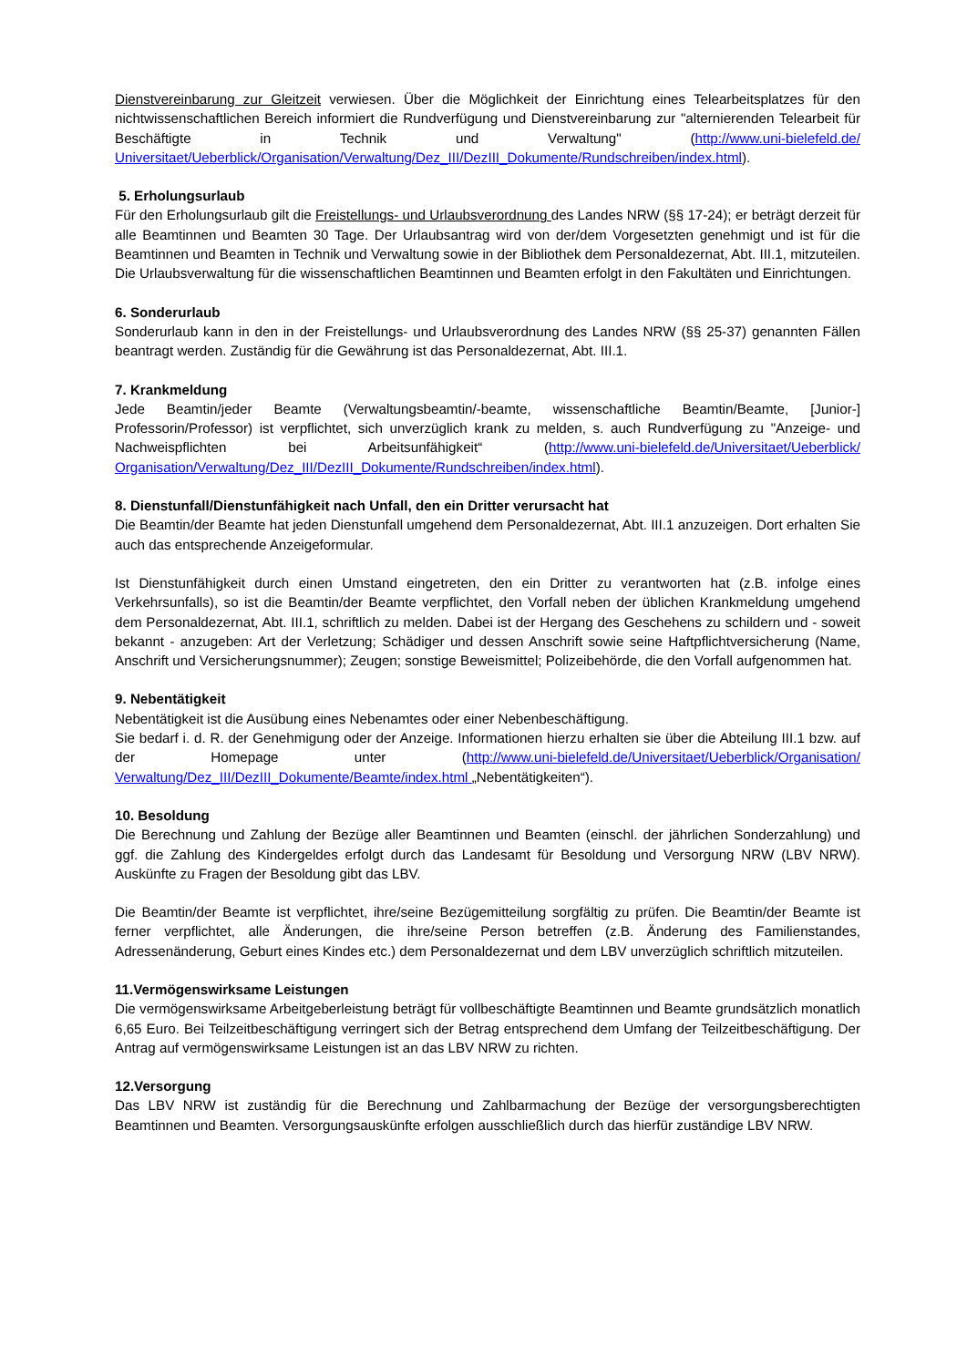Dienstvereinbarung zur Gleitzeit verwiesen. Über die Möglichkeit der Einrichtung eines Telearbeitsplatzes für den nichtwissenschaftlichen Bereich informiert die Rundverfügung und Dienstvereinbarung zur "alternierenden Telearbeit für Beschäftigte in Technik und Verwaltung" (http://www.uni-bielefeld.de/ Universitaet/Ueberblick/Organisation/Verwaltung/Dez_III/DezIII_Dokumente/Rundschreiben/index.html).
5. Erholungsurlaub
Für den Erholungsurlaub gilt die Freistellungs- und Urlaubsverordnung des Landes NRW (§§ 17-24); er beträgt derzeit für alle Beamtinnen und Beamten 30 Tage. Der Urlaubsantrag wird von der/dem Vorgesetzten genehmigt und ist für die Beamtinnen und Beamten in Technik und Verwaltung sowie in der Bibliothek dem Personaldezernat, Abt. III.1, mitzuteilen. Die Urlaubsverwaltung für die wissenschaftlichen Beamtinnen und Beamten erfolgt in den Fakultäten und Einrichtungen.
6. Sonderurlaub
Sonderurlaub kann in den in der Freistellungs- und Urlaubsverordnung des Landes NRW (§§ 25-37) genannten Fällen beantragt werden. Zuständig für die Gewährung ist das Personaldezernat, Abt. III.1.
7. Krankmeldung
Jede Beamtin/jeder Beamte (Verwaltungsbeamtin/-beamte, wissenschaftliche Beamtin/Beamte, [Junior-] Professorin/Professor) ist verpflichtet, sich unverzüglich krank zu melden, s. auch Rundverfügung zu "Anzeige- und Nachweispflichten bei Arbeitsunfähigkeit“ (http://www.uni-bielefeld.de/Universitaet/Ueberblick/ Organisation/Verwaltung/Dez_III/DezIII_Dokumente/Rundschreiben/index.html).
8. Dienstunfall/Dienstunfähigkeit nach Unfall, den ein Dritter verursacht hat
Die Beamtin/der Beamte hat jeden Dienstunfall umgehend dem Personaldezernat, Abt. III.1 anzuzeigen. Dort erhalten Sie auch das entsprechende Anzeigeformular.
Ist Dienstunfähigkeit durch einen Umstand eingetreten, den ein Dritter zu verantworten hat (z.B. infolge eines Verkehrsunfalls), so ist die Beamtin/der Beamte verpflichtet, den Vorfall neben der üblichen Krankmeldung umgehend dem Personaldezernat, Abt. III.1, schriftlich zu melden. Dabei ist der Hergang des Geschehens zu schildern und - soweit bekannt - anzugeben: Art der Verletzung; Schädiger und dessen Anschrift sowie seine Haftpflichtversicherung (Name, Anschrift und Versicherungsnummer); Zeugen; sonstige Beweismittel; Polizeibehörde, die den Vorfall aufgenommen hat.
9. Nebentätigkeit
Nebentätigkeit ist die Ausübung eines Nebenamtes oder einer Nebenbeschäftigung.
Sie bedarf i. d. R. der Genehmigung oder der Anzeige. Informationen hierzu erhalten sie über die Abteilung III.1 bzw. auf der Homepage unter (http://www.uni-bielefeld.de/Universitaet/Ueberblick/Organisation/ Verwaltung/Dez_III/DezIII_Dokumente/Beamte/index.html „Nebentätigkeiten“).
10. Besoldung
Die Berechnung und Zahlung der Bezüge aller Beamtinnen und Beamten (einschl. der jährlichen Sonderzahlung) und ggf. die Zahlung des Kindergeldes erfolgt durch das Landesamt für Besoldung und Versorgung NRW (LBV NRW). Auskünfte zu Fragen der Besoldung gibt das LBV.
Die Beamtin/der Beamte ist verpflichtet, ihre/seine Bezügemitteilung sorgfältig zu prüfen. Die Beamtin/der Beamte ist ferner verpflichtet, alle Änderungen, die ihre/seine Person betreffen (z.B. Änderung des Familienstandes, Adressenänderung, Geburt eines Kindes etc.) dem Personaldezernat und dem LBV unverzüglich schriftlich mitzuteilen.
11.Vermögenswirksame Leistungen
Die vermögenswirksame Arbeitgeberleistung beträgt für vollbeschäftigte Beamtinnen und Beamte grundsätzlich monatlich 6,65 Euro. Bei Teilzeitbeschäftigung verringert sich der Betrag entsprechend dem Umfang der Teilzeitbeschäftigung. Der Antrag auf vermögenswirksame Leistungen ist an das LBV NRW zu richten.
12.Versorgung
Das LBV NRW ist zuständig für die Berechnung und Zahlbarmachung der Bezüge der versorgungsberechtigten Beamtinnen und Beamten. Versorgungsauskünfte erfolgen ausschließlich durch das hierfür zuständige LBV NRW.